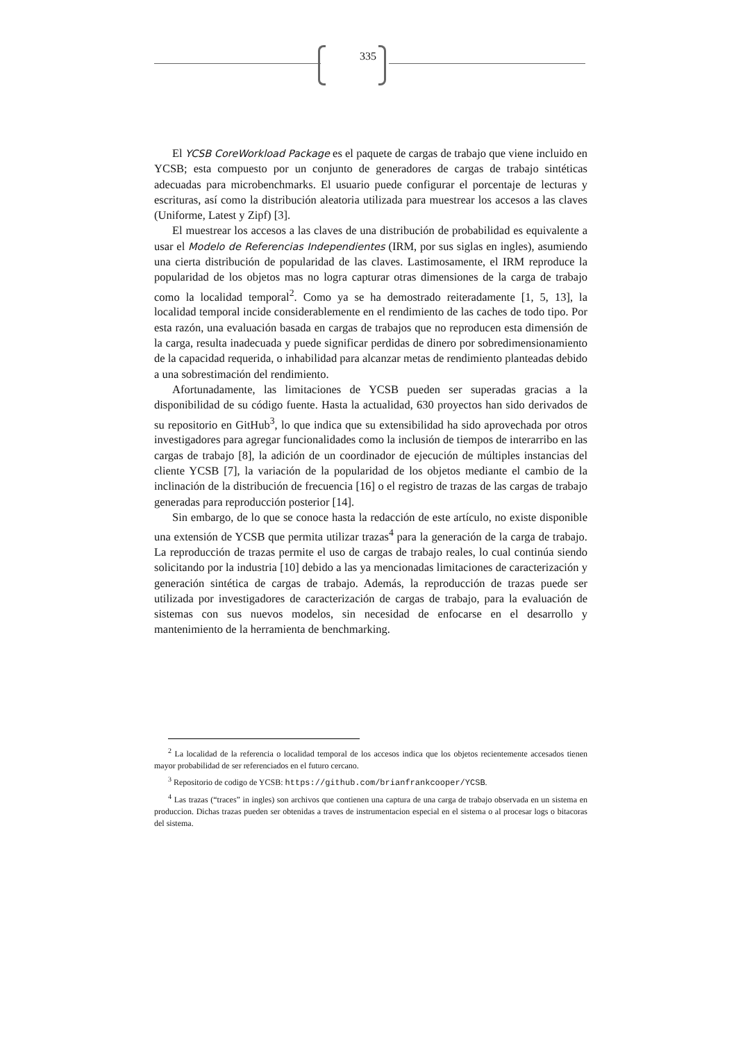335
El YCSB CoreWorkload Package es el paquete de cargas de trabajo que viene incluido en YCSB; esta compuesto por un conjunto de generadores de cargas de trabajo sintéticas adecuadas para microbenchmarks. El usuario puede configurar el porcentaje de lecturas y escrituras, así como la distribución aleatoria utilizada para muestrear los accesos a las claves (Uniforme, Latest y Zipf) [3].
El muestrear los accesos a las claves de una distribución de probabilidad es equivalente a usar el Modelo de Referencias Independientes (IRM, por sus siglas en ingles), asumiendo una cierta distribución de popularidad de las claves. Lastimosamente, el IRM reproduce la popularidad de los objetos mas no logra capturar otras dimensiones de la carga de trabajo como la localidad temporal<sup>2</sup>. Como ya se ha demostrado reiteradamente [1, 5, 13], la localidad temporal incide considerablemente en el rendimiento de las caches de todo tipo. Por esta razón, una evaluación basada en cargas de trabajos que no reproducen esta dimensión de la carga, resulta inadecuada y puede significar perdidas de dinero por sobredimensionamiento de la capacidad requerida, o inhabilidad para alcanzar metas de rendimiento planteadas debido a una sobrestimación del rendimiento.
Afortunadamente, las limitaciones de YCSB pueden ser superadas gracias a la disponibilidad de su código fuente. Hasta la actualidad, 630 proyectos han sido derivados de su repositorio en GitHub<sup>3</sup>, lo que indica que su extensibilidad ha sido aprovechada por otros investigadores para agregar funcionalidades como la inclusión de tiempos de interarribo en las cargas de trabajo [8], la adición de un coordinador de ejecución de múltiples instancias del cliente YCSB [7], la variación de la popularidad de los objetos mediante el cambio de la inclinación de la distribución de frecuencia [16] o el registro de trazas de las cargas de trabajo generadas para reproducción posterior [14].
Sin embargo, de lo que se conoce hasta la redacción de este artículo, no existe disponible una extensión de YCSB que permita utilizar trazas<sup>4</sup> para la generación de la carga de trabajo. La reproducción de trazas permite el uso de cargas de trabajo reales, lo cual continúa siendo solicitando por la industria [10] debido a las ya mencionadas limitaciones de caracterización y generación sintética de cargas de trabajo. Además, la reproducción de trazas puede ser utilizada por investigadores de caracterización de cargas de trabajo, para la evaluación de sistemas con sus nuevos modelos, sin necesidad de enfocarse en el desarrollo y mantenimiento de la herramienta de benchmarking.
<sup>2</sup> La localidad de la referencia o localidad temporal de los accesos indica que los objetos recientemente accesados tienen mayor probabilidad de ser referenciados en el futuro cercano.
<sup>3</sup> Repositorio de codigo de YCSB: https://github.com/brianfrankcooper/YCSB.
<sup>4</sup> Las trazas (“traces” in ingles) son archivos que contienen una captura de una carga de trabajo observada en un sistema en produccion. Dichas trazas pueden ser obtenidas a traves de instrumentacion especial en el sistema o al procesar logs o bitacoras del sistema.